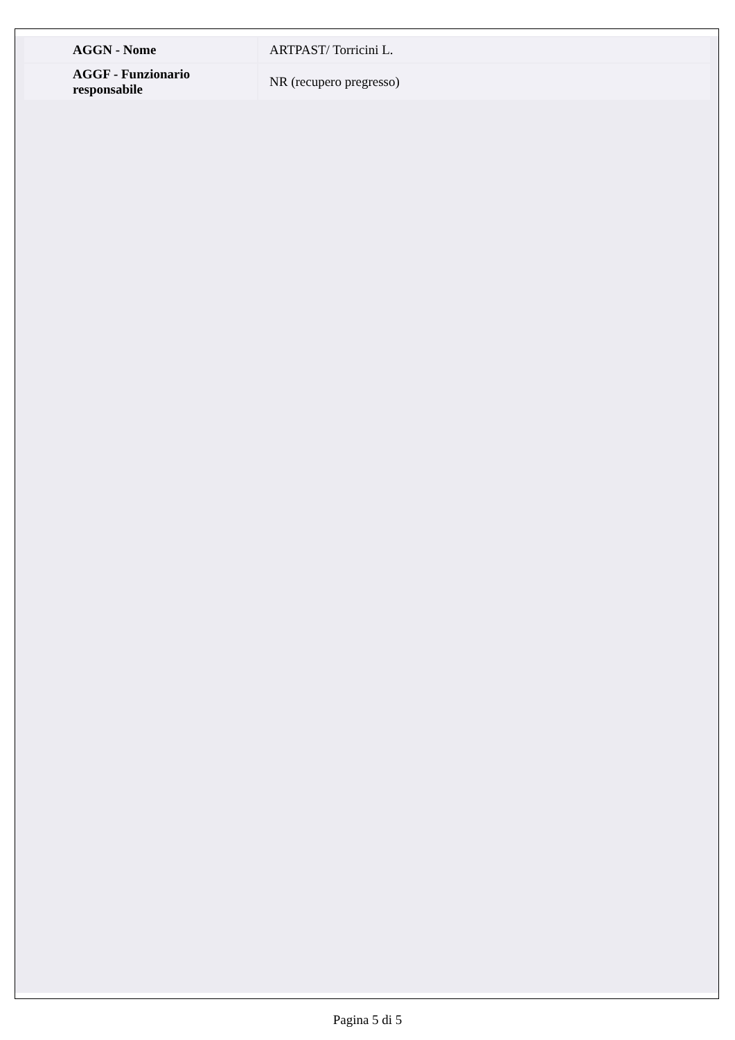| AGGN - Nome | ARTPAST/ Torricini L. |
| AGGF - Funzionario responsabile | NR (recupero pregresso) |
Pagina 5 di 5